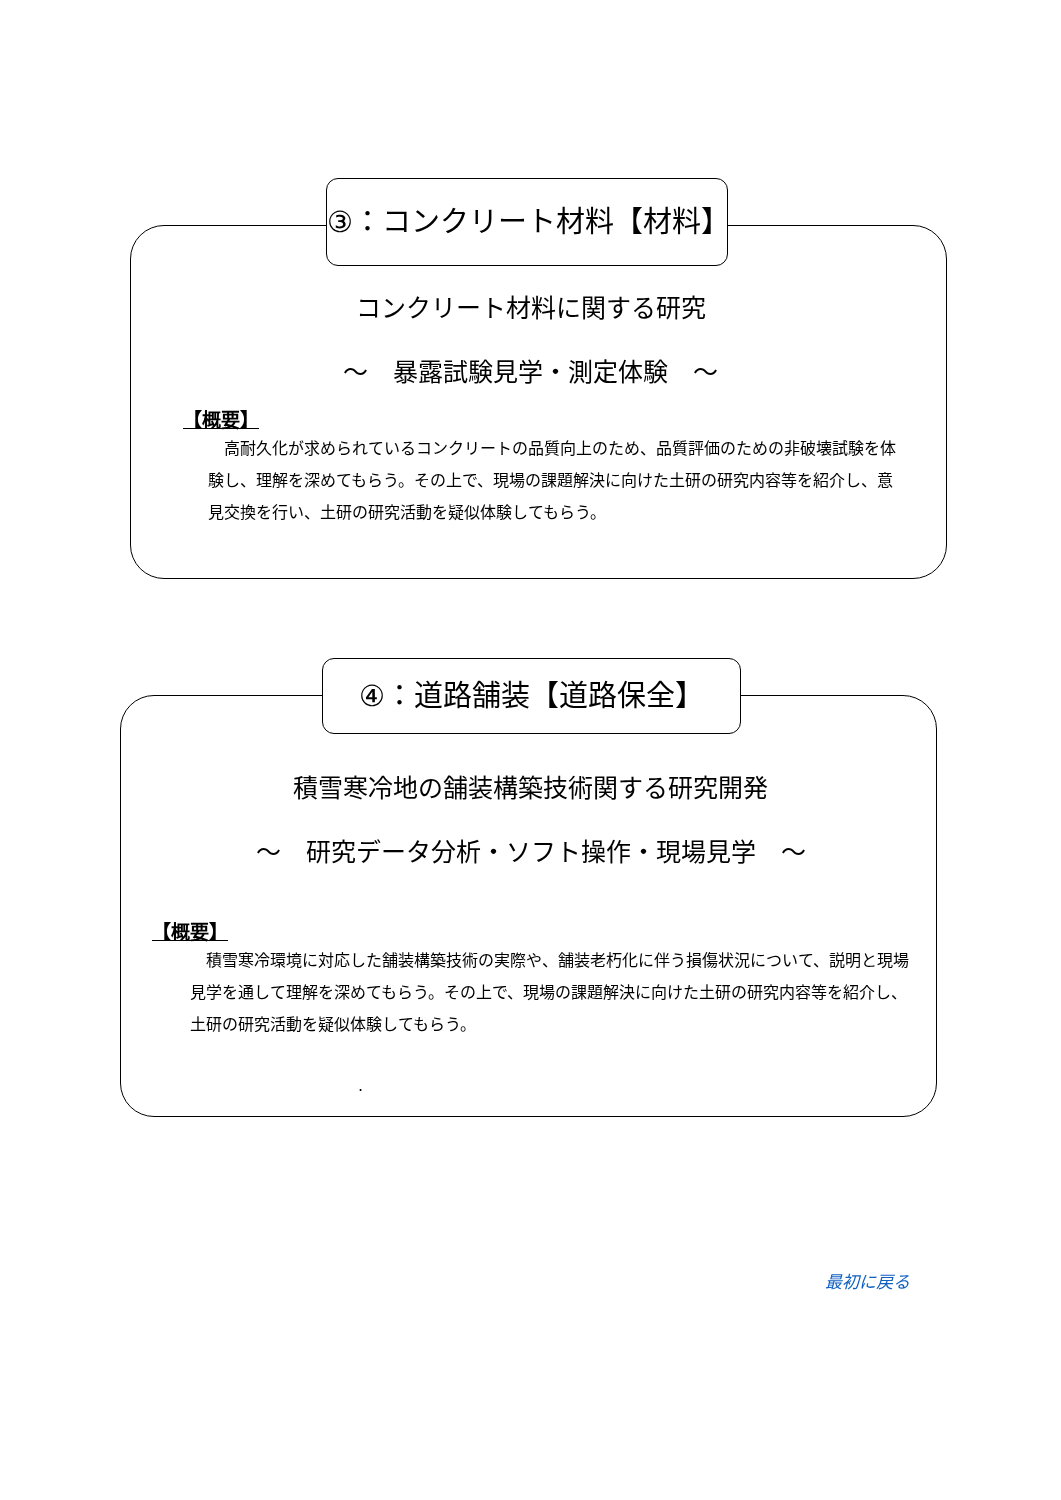③：コンクリート材料【材料】
コンクリート材料に関する研究
～　暴露試験見学・測定体験　～
【概要】
　高耐久化が求められているコンクリートの品質向上のため、品質評価のための非破壊試験を体験し、理解を深めてもらう。その上で、現場の課題解決に向けた土研の研究内容等を紹介し、意見交換を行い、土研の研究活動を疑似体験してもらう。
④：道路舗装【道路保全】
積雪寒冷地の舗装構築技術関する研究開発
～　研究データ分析・ソフト操作・現場見学　～
【概要】
　積雪寒冷環境に対応した舗装構築技術の実際や、舗装老朽化に伴う損傷状況について、説明と現場見学を通して理解を深めてもらう。その上で、現場の課題解決に向けた土研の研究内容等を紹介し、土研の研究活動を疑似体験してもらう。
.
最初に戻る